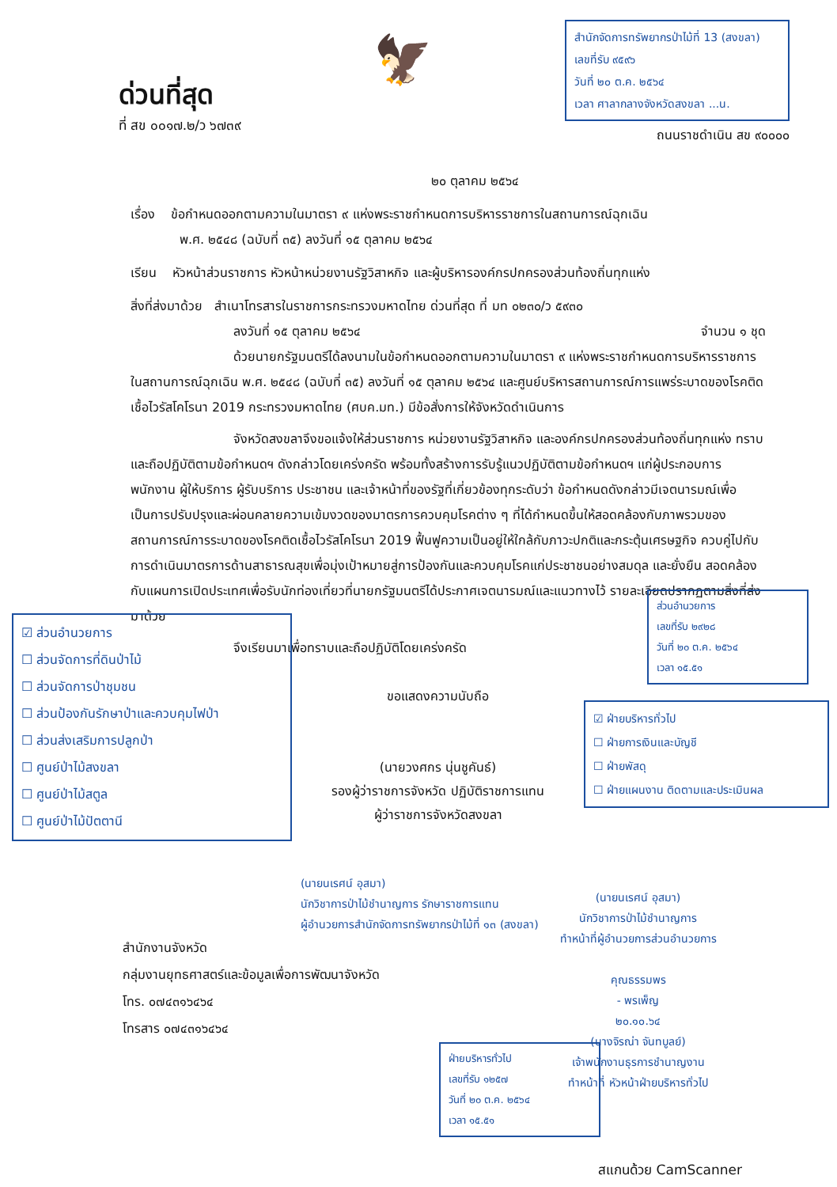ด่วนที่สุด
ที่ สข ๐๐๑๗.๒/ว ๖๗๓๙
🦅
สำนักจัดการทรัพยากรป่าไม้ที่ 13 (สงขลา)
เลขที่รับ ๙๕๙๖
วันที่ ๒๐ ต.ค. ๒๕๖๔
เวลา ศาลากลางจังหวัดสงขลา ...น.
ถนนราชดำเนิน สข ๙๐๐๐๐
๒๐ ตุลาคม ๒๕๖๔
เรื่อง ข้อกำหนดออกตามความในมาตรา ๙ แห่งพระราชกำหนดการบริหารราชการในสถานการณ์ฉุกเฉิน
พ.ศ. ๒๕๔๘ (ฉบับที่ ๓๕) ลงวันที่ ๑๕ ตุลาคม ๒๕๖๔
เรียน หัวหน้าส่วนราชการ หัวหน้าหน่วยงานรัฐวิสาหกิจ และผู้บริหารองค์กรปกครองส่วนท้องถิ่นทุกแห่ง
สิ่งที่ส่งมาด้วย สำเนาโทรสารในราชการกระทรวงมหาดไทย ด่วนที่สุด ที่ มท ๐๒๓๐/ว ๕๙๓๐
ลงวันที่ ๑๕ ตุลาคม ๒๕๖๔ จำนวน ๑ ชุด
ด้วยนายกรัฐมนตรีได้ลงนามในข้อกำหนดออกตามความในมาตรา ๙ แห่งพระราชกำหนดการบริหารราชการในสถานการณ์ฉุกเฉิน พ.ศ. ๒๕๔๘ (ฉบับที่ ๓๕) ลงวันที่ ๑๕ ตุลาคม ๒๕๖๔ และศูนย์บริหารสถานการณ์การแพร่ระบาดของโรคติดเชื้อไวรัสโคโรนา 2019 กระทรวงมหาดไทย (ศบค.มท.) มีข้อสั่งการให้จังหวัดดำเนินการ
จังหวัดสงขลาจึงขอแจ้งให้ส่วนราชการ หน่วยงานรัฐวิสาหกิจ และองค์กรปกครองส่วนท้องถิ่นทุกแห่ง ทราบและถือปฏิบัติตามข้อกำหนดฯ ดังกล่าวโดยเคร่งครัด พร้อมทั้งสร้างการรับรู้แนวปฏิบัติตามข้อกำหนดฯ แก่ผู้ประกอบการ พนักงาน ผู้ให้บริการ ผู้รับบริการ ประชาชน และเจ้าหน้าที่ของรัฐที่เกี่ยวข้องทุกระดับว่า ข้อกำหนดดังกล่าวมีเจตนารมณ์เพื่อเป็นการปรับปรุงและผ่อนคลายความเข้มงวดของมาตรการควบคุมโรคต่าง ๆ ที่ได้กำหนดขึ้นให้สอดคล้องกับภาพรวมของสถานการณ์การระบาดของโรคติดเชื้อไวรัสโคโรนา 2019 ฟื้นฟูความเป็นอยู่ให้ใกล้กับภาวะปกติและกระตุ้นเศรษฐกิจ ควบคู่ไปกับการดำเนินมาตรการด้านสาธารณสุขเพื่อมุ่งเป้าหมายสู่การป้องกันและควบคุมโรคแก่ประชาชนอย่างสมดุล และยั่งยืน สอดคล้องกับแผนการเปิดประเทศเพื่อรับนักท่องเที่ยวที่นายกรัฐมนตรีได้ประกาศเจตนารมณ์และแนวทางไว้ รายละเอียดปรากฏตามสิ่งที่ส่งมาด้วย
จึงเรียนมาเพื่อทราบและถือปฏิบัติโดยเคร่งครัด
☑ ส่วนอำนวยการ
☐ ส่วนจัดการที่ดินป่าไม้
☐ ส่วนจัดการป่าชุมชน
☐ ส่วนป้องกันรักษาป่าและควบคุมไฟป่า
☐ ส่วนส่งเสริมการปลูกป่า
☐ ศูนย์ป่าไม้สงขลา
☐ ศูนย์ป่าไม้สตูล
☐ ศูนย์ป่าไม้ปัตตานี
ขอแสดงความนับถือ
(นายวงศกร นุ่นชูคันธ์)
รองผู้ว่าราชการจังหวัด ปฏิบัติราชการแทน
ผู้ว่าราชการจังหวัดสงขลา
ส่วนอำนวยการ
เลขที่รับ ๒๙๒๘
วันที่ ๒๐ ต.ค. ๒๕๖๔
เวลา ๑๕.๕๑
☑ ฝ่ายบริหารทั่วไป
☐ ฝ่ายการเงินและบัญชี
☐ ฝ่ายพัสดุ
☐ ฝ่ายแผนงาน ติดตามและประเมินผล
(นายนเรศน์ อุสมา)
นักวิชาการป่าไม้ชำนาญการ รักษาราชการแทน
ผู้อำนวยการสำนักจัดการทรัพยากรป่าไม้ที่ ๑๓ (สงขลา)
สำนักงานจังหวัด
กลุ่มงานยุทธศาสตร์และข้อมูลเพื่อการพัฒนาจังหวัด
โทร. ๐๗๔๓๑๖๔๖๔
โทรสาร ๐๗๔๓๑๖๔๖๔
ฝ่ายบริหารทั่วไป
เลขที่รับ ๑๒๕๗
วันที่ ๒๐ ต.ค. ๒๕๖๔
เวลา ๑๕.๕๑
(นายนเรศน์ อุสมา)
นักวิชาการป่าไม้ชำนาญการ
ทำหน้าที่ผู้อำนวยการส่วนอำนวยการ
คุณธรรมพร
- พรเพ็ญ
๒๐.๑๐.๖๔
(นางจิรณ่า จันทบูลย์)
เจ้าพนักงานธุรการชำนาญงาน
ทำหน้าที่ หัวหน้าฝ่ายบริหารทั่วไป
สแกนด้วย CamScanner